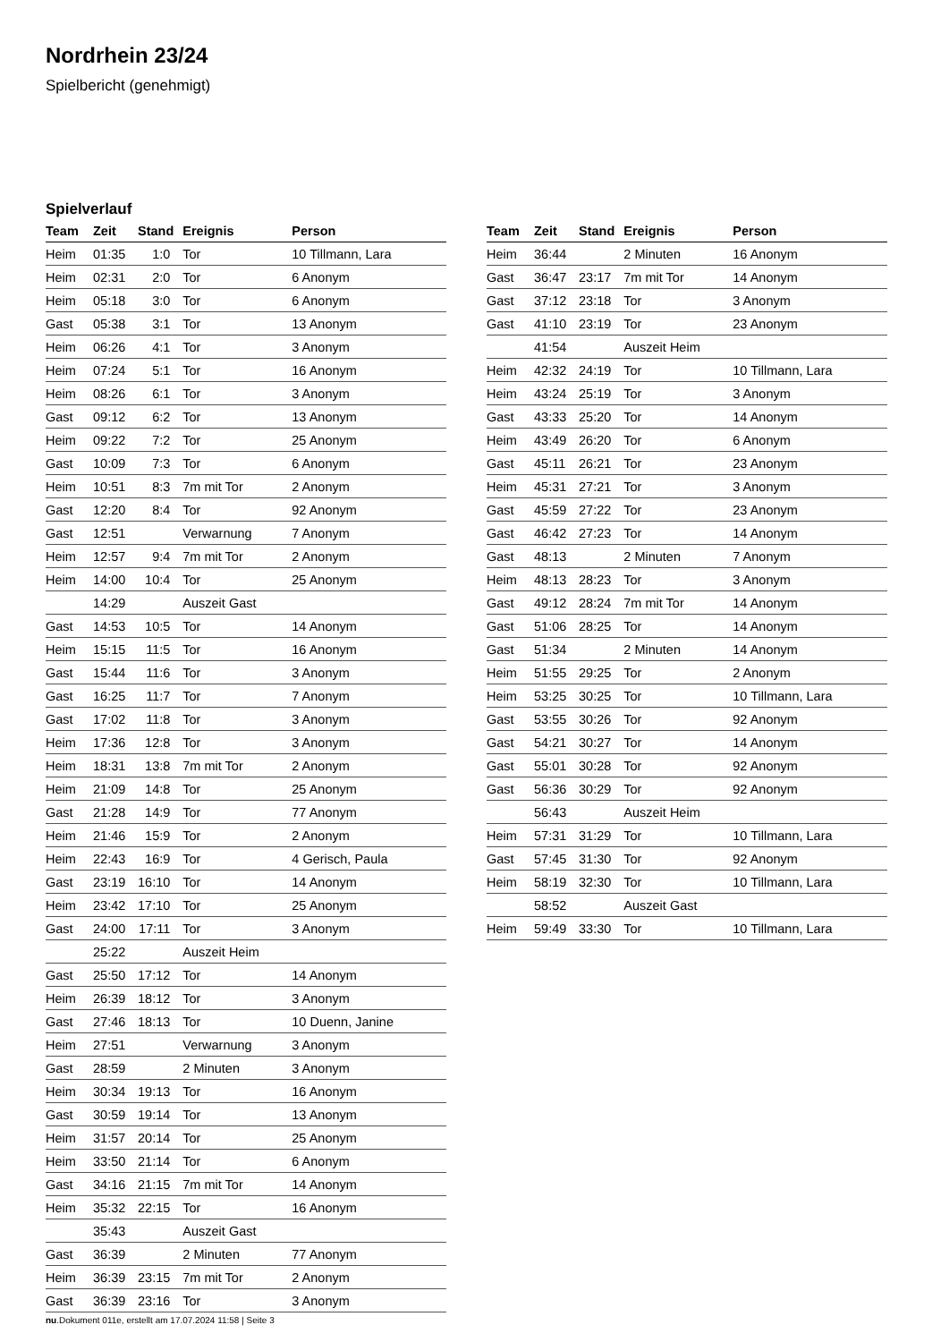Nordrhein 23/24
Spielbericht (genehmigt)
Spielverlauf
| Team | Zeit | Stand | Ereignis | Person |
| --- | --- | --- | --- | --- |
| Heim | 01:35 | 1:0 | Tor | 10 Tillmann, Lara |
| Heim | 02:31 | 2:0 | Tor | 6 Anonym |
| Heim | 05:18 | 3:0 | Tor | 6 Anonym |
| Gast | 05:38 | 3:1 | Tor | 13 Anonym |
| Heim | 06:26 | 4:1 | Tor | 3 Anonym |
| Heim | 07:24 | 5:1 | Tor | 16 Anonym |
| Heim | 08:26 | 6:1 | Tor | 3 Anonym |
| Gast | 09:12 | 6:2 | Tor | 13 Anonym |
| Heim | 09:22 | 7:2 | Tor | 25 Anonym |
| Gast | 10:09 | 7:3 | Tor | 6 Anonym |
| Heim | 10:51 | 8:3 | 7m mit Tor | 2 Anonym |
| Gast | 12:20 | 8:4 | Tor | 92 Anonym |
| Gast | 12:51 | | Verwarnung | 7 Anonym |
| Heim | 12:57 | 9:4 | 7m mit Tor | 2 Anonym |
| Heim | 14:00 | 10:4 | Tor | 25 Anonym |
| | 14:29 | | Auszeit Gast | |
| Gast | 14:53 | 10:5 | Tor | 14 Anonym |
| Heim | 15:15 | 11:5 | Tor | 16 Anonym |
| Gast | 15:44 | 11:6 | Tor | 3 Anonym |
| Gast | 16:25 | 11:7 | Tor | 7 Anonym |
| Gast | 17:02 | 11:8 | Tor | 3 Anonym |
| Heim | 17:36 | 12:8 | Tor | 3 Anonym |
| Heim | 18:31 | 13:8 | 7m mit Tor | 2 Anonym |
| Heim | 21:09 | 14:8 | Tor | 25 Anonym |
| Gast | 21:28 | 14:9 | Tor | 77 Anonym |
| Heim | 21:46 | 15:9 | Tor | 2 Anonym |
| Heim | 22:43 | 16:9 | Tor | 4 Gerisch, Paula |
| Gast | 23:19 | 16:10 | Tor | 14 Anonym |
| Heim | 23:42 | 17:10 | Tor | 25 Anonym |
| Gast | 24:00 | 17:11 | Tor | 3 Anonym |
| | 25:22 | | Auszeit Heim | |
| Gast | 25:50 | 17:12 | Tor | 14 Anonym |
| Heim | 26:39 | 18:12 | Tor | 3 Anonym |
| Gast | 27:46 | 18:13 | Tor | 10 Duenn, Janine |
| Heim | 27:51 | | Verwarnung | 3 Anonym |
| Gast | 28:59 | | 2 Minuten | 3 Anonym |
| Heim | 30:34 | 19:13 | Tor | 16 Anonym |
| Gast | 30:59 | 19:14 | Tor | 13 Anonym |
| Heim | 31:57 | 20:14 | Tor | 25 Anonym |
| Heim | 33:50 | 21:14 | Tor | 6 Anonym |
| Gast | 34:16 | 21:15 | 7m mit Tor | 14 Anonym |
| Heim | 35:32 | 22:15 | Tor | 16 Anonym |
| | 35:43 | | Auszeit Gast | |
| Gast | 36:39 | | 2 Minuten | 77 Anonym |
| Heim | 36:39 | 23:15 | 7m mit Tor | 2 Anonym |
| Gast | 36:39 | 23:16 | Tor | 3 Anonym |
| Team | Zeit | Stand | Ereignis | Person |
| --- | --- | --- | --- | --- |
| Heim | 36:44 | | 2 Minuten | 16 Anonym |
| Gast | 36:47 | 23:17 | 7m mit Tor | 14 Anonym |
| Gast | 37:12 | 23:18 | Tor | 3 Anonym |
| Gast | 41:10 | 23:19 | Tor | 23 Anonym |
| | 41:54 | | Auszeit Heim | |
| Heim | 42:32 | 24:19 | Tor | 10 Tillmann, Lara |
| Heim | 43:24 | 25:19 | Tor | 3 Anonym |
| Gast | 43:33 | 25:20 | Tor | 14 Anonym |
| Heim | 43:49 | 26:20 | Tor | 6 Anonym |
| Gast | 45:11 | 26:21 | Tor | 23 Anonym |
| Heim | 45:31 | 27:21 | Tor | 3 Anonym |
| Gast | 45:59 | 27:22 | Tor | 23 Anonym |
| Gast | 46:42 | 27:23 | Tor | 14 Anonym |
| Gast | 48:13 | | 2 Minuten | 7 Anonym |
| Heim | 48:13 | 28:23 | Tor | 3 Anonym |
| Gast | 49:12 | 28:24 | 7m mit Tor | 14 Anonym |
| Gast | 51:06 | 28:25 | Tor | 14 Anonym |
| Gast | 51:34 | | 2 Minuten | 14 Anonym |
| Heim | 51:55 | 29:25 | Tor | 2 Anonym |
| Heim | 53:25 | 30:25 | Tor | 10 Tillmann, Lara |
| Gast | 53:55 | 30:26 | Tor | 92 Anonym |
| Gast | 54:21 | 30:27 | Tor | 14 Anonym |
| Gast | 55:01 | 30:28 | Tor | 92 Anonym |
| Gast | 56:36 | 30:29 | Tor | 92 Anonym |
| | 56:43 | | Auszeit Heim | |
| Heim | 57:31 | 31:29 | Tor | 10 Tillmann, Lara |
| Gast | 57:45 | 31:30 | Tor | 92 Anonym |
| Heim | 58:19 | 32:30 | Tor | 10 Tillmann, Lara |
| | 58:52 | | Auszeit Gast | |
| Heim | 59:49 | 33:30 | Tor | 10 Tillmann, Lara |
nu.Dokument 011e, erstellt am 17.07.2024 11:58 | Seite 3